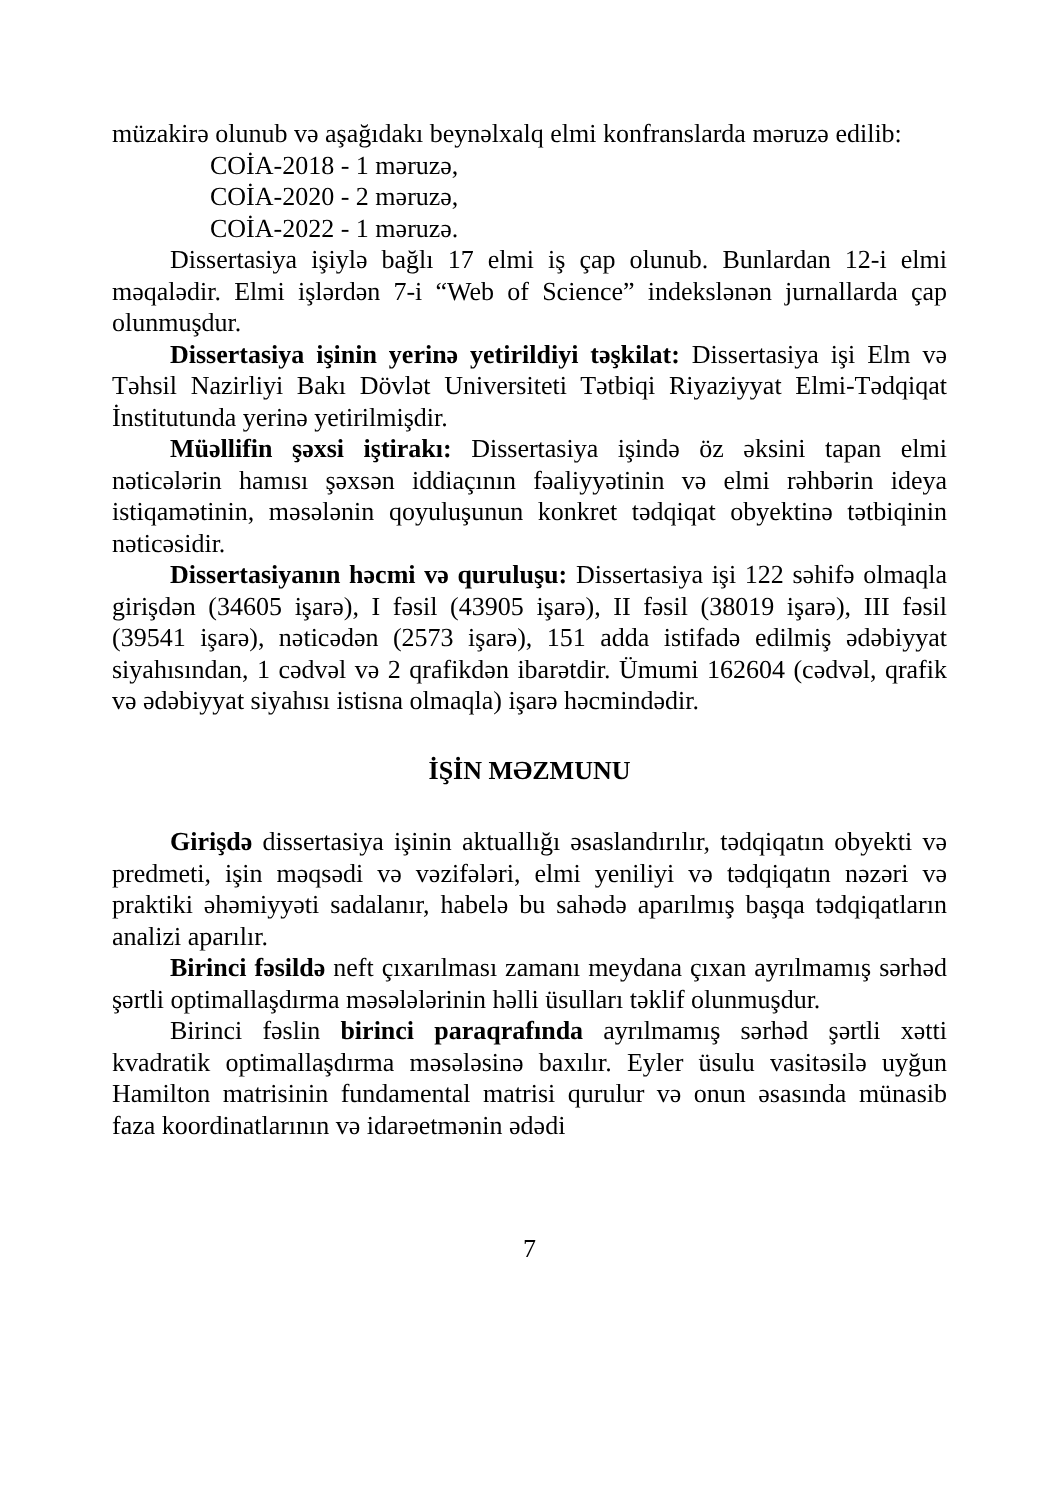müzakirə olunub və aşağıdakı beynəlxalq elmi konfranslarda məruzə edilib:
COİA-2018 - 1 məruzə,
COİA-2020 - 2 məruzə,
COİA-2022 - 1 məruzə.
Dissertasiya işiylə bağlı 17 elmi iş çap olunub. Bunlardan 12-i elmi məqalədir. Elmi işlərdən 7-i “Web of Science” indekslənən jurnallarda çap olunmuşdur.
Dissertasiya işinin yerinə yetirildiyi təşkilat: Dissertasiya işi Elm və Təhsil Nazirliyi Bakı Dövlət Universiteti Tətbiqi Riyaziyyat Elmi-Tədqiqat İnstitutunda yerinə yetirilmişdir.
Müəllifin şəxsi iştirakı: Dissertasiya işində öz əksini tapan elmi nəticələrin hamısı şəxsən iddiaçının fəaliyyətinin və elmi rəhbərin ideya istiqamətinin, məsələnin qoyuluşunun konkret tədqiqat obyektinə tətbiqinin nəticəsidir.
Dissertasiyanın həcmi və quruluşu: Dissertasiya işi 122 səhifə olmaqla girişdən (34605 işarə), I fəsil (43905 işarə), II fəsil (38019 işarə), III fəsil (39541 işarə), nəticədən (2573 işarə), 151 adda istifadə edilmiş ədəbiyyat siyahısından, 1 cədvəl və 2 qrafikdən ibarətdir. Ümumi 162604 (cədvəl, qrafik və ədəbiyyat siyahısı istisna olmaqla) işarə həcmindədir.
İŞİN MƏZMUNU
Girişdə dissertasiya işinin aktuallığı əsaslandırılır, tədqiqatın obyekti və predmeti, işin məqsədi və vəzifələri, elmi yeniliyi və tədqiqatın nəzəri və praktiki əhəmiyyəti sadalanır, habelə bu sahədə aparılmış başqa tədqiqatların analizi aparılır.
Birinci fəsildə neft çıxarılması zamanı meydana çıxan ayrılmamış sərhəd şərtli optimallaşdırma məsələlərinin həlli üsulları təklif olunmuşdur.
Birinci fəslin birinci paraqrafında ayrılmamış sərhəd şərtli xətti kvadratik optimallaşdırma məsələsinə baxılır. Eyler üsulu vasitəsilə uyğun Hamilton matrisinin fundamental matrisi qurulur və onun əsasında münasib faza koordinatlarının və idarəetmənin ədədi
7